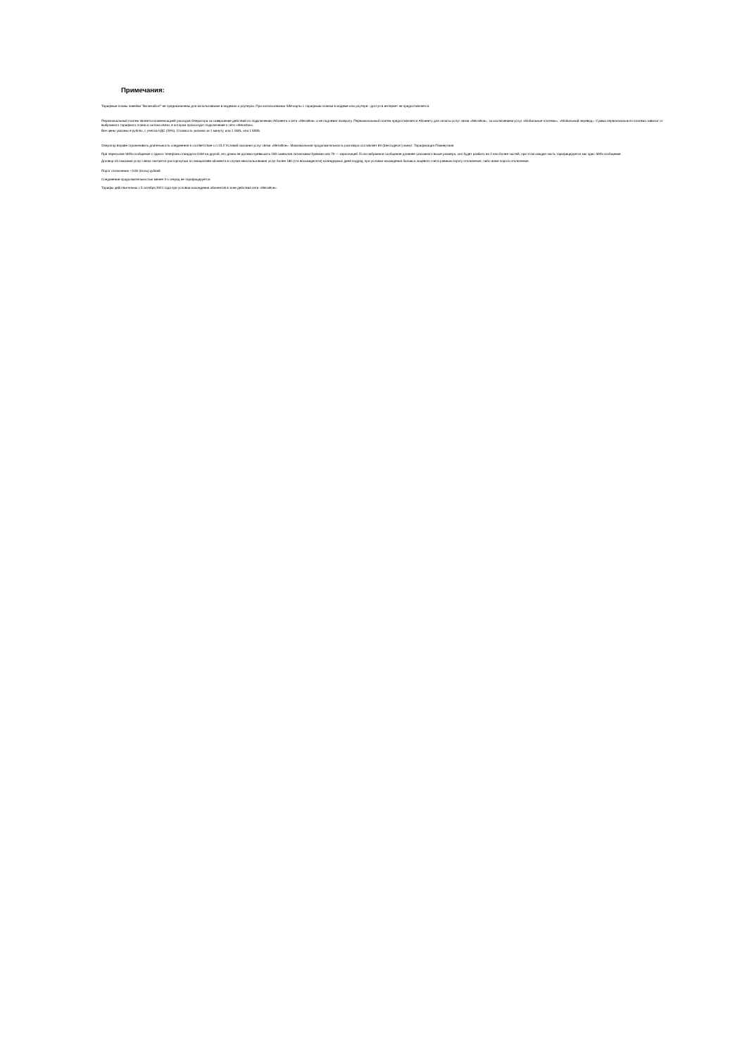Примечания:
Тарифные планы линейки "Включайся!" не предназначены для использования в модемах и роутерах. При использовании SIM-карты с тарифным планом в модеме или роутере - доступ в интернет не предоставляется.
Первоначальный платеж является компенсацией расходов Оператора за совершение действий по подключению Абонента к сети «МегаФон» и не подлежит возврату. Первоначальный платеж предоставляется Абоненту для оплаты услуг связи «МегаФон», за исключением услуг «Мобильные платежи», «Мобильный перевод». Сумма первоначального платежа зависит от выбранного тарифного плана и салона связи, в котором происходит подключение к сети «МегаФон».
Все цены указаны в рублях, с учетом НДС (20%). Стоимость указана за 1 минуту, или 1 SMS, или 1 MMS.
Оператор вправе ограничивать длительность соединения в соответствие с п.15.2 Условий оказания услуг связи «МегаФон». Максимальная продолжительность разговора составляет 60 (Шестьдесят) минут. Тарификация Поминутная.
При пересылке SMS-сообщения с одного телефона стандарта GSM на другой, его длина не должна превышать 160 символов латинскими буквами или 70 — кириллицей. Если набранное сообщение длиннее указанного выше размера, оно будет разбито на 2 или более частей, при этом каждая часть тарифицируется как одно SMS-сообщение.
Договор об оказании услуг связи считается расторгнутым по инициативе абонента в случае неиспользования услуг более 180 (ста восьмидесяти) календарных дней подряд, при условии нахождения баланса лицевого счета равным порогу отключения, либо ниже порога отключения.
Порог отключения - 0,00 (Ноль) рублей.
Соединение продолжительностью менее 3-х секунд не тарифицируется.
Тарифы действительны с 5 октября 2021 года при условии нахождения абонентов в зоне действия сети «МегаФон».